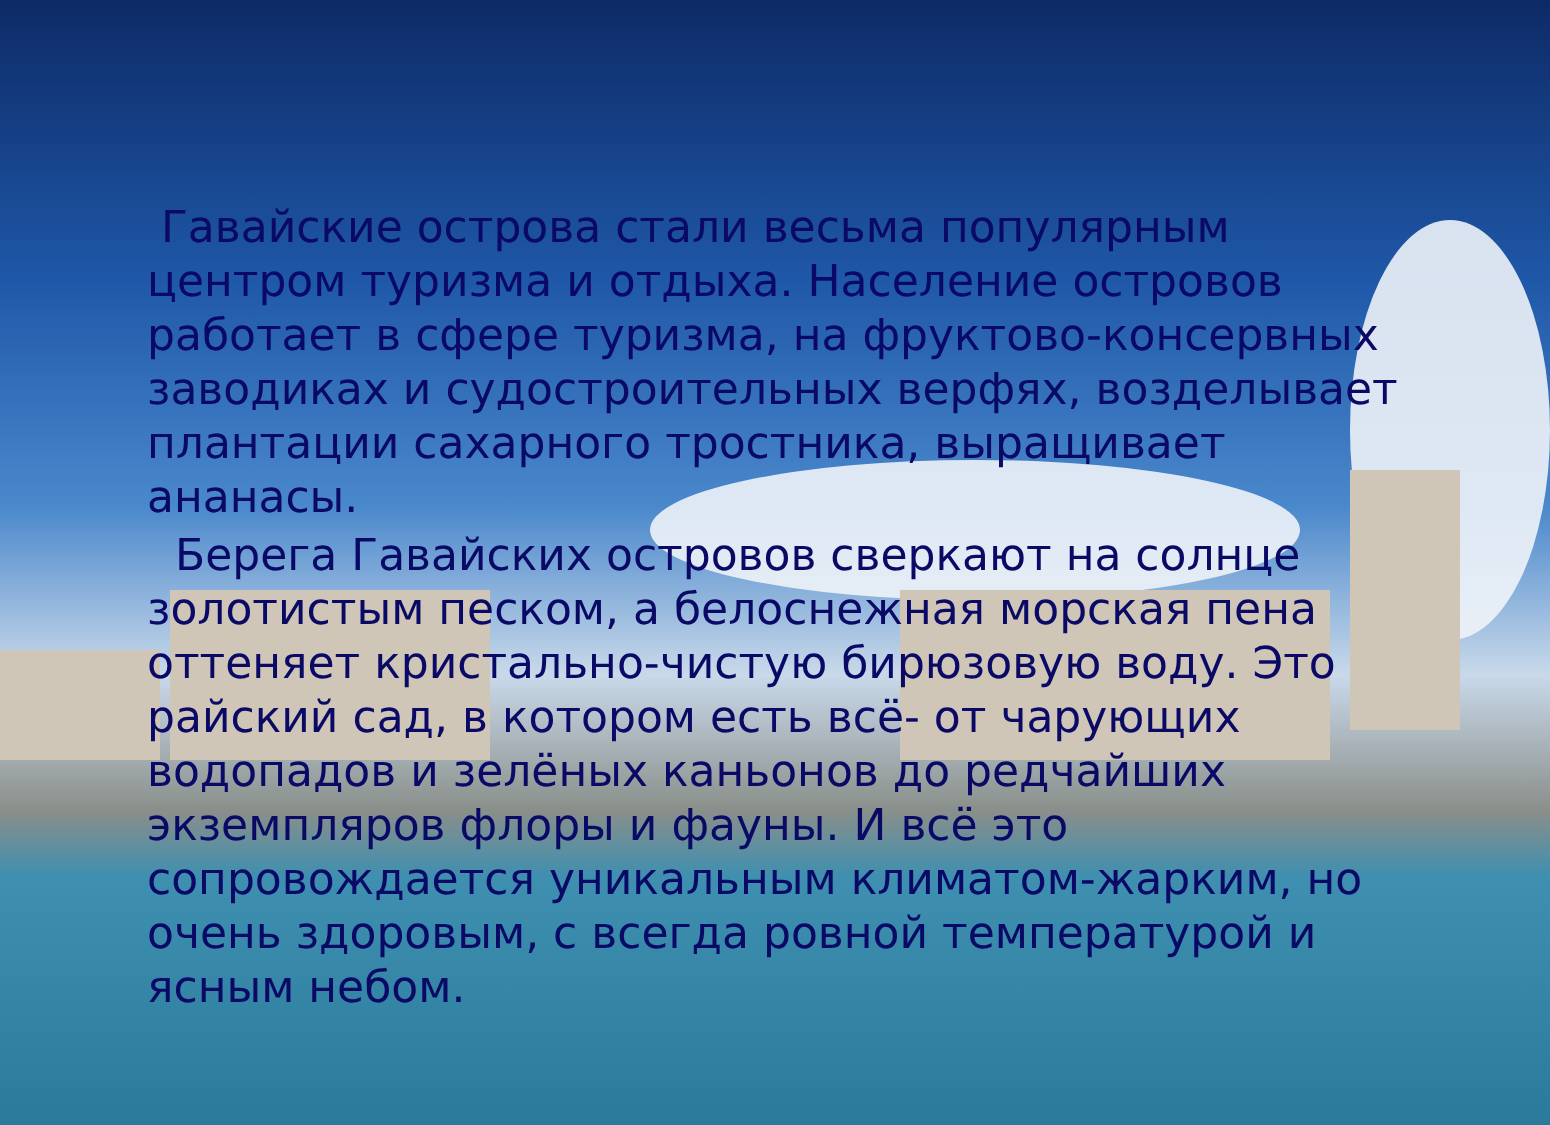Гавайские острова стали весьма популярным центром туризма и отдыха. Население островов работает в сфере туризма, на фруктово-консервных заводиках и судостроительных верфях, возделывает плантации сахарного тростника, выращивает ананасы.
Берега Гавайских островов сверкают на солнце золотистым песком, а белоснежная морская пена оттеняет кристально-чистую бирюзовую воду. Это райский сад, в котором есть всё- от чарующих водопадов и зелёных каньонов до редчайших экземпляров флоры и фауны. И всё это сопровождается уникальным климатом-жарким, но очень здоровым, с всегда ровной температурой и ясным небом.